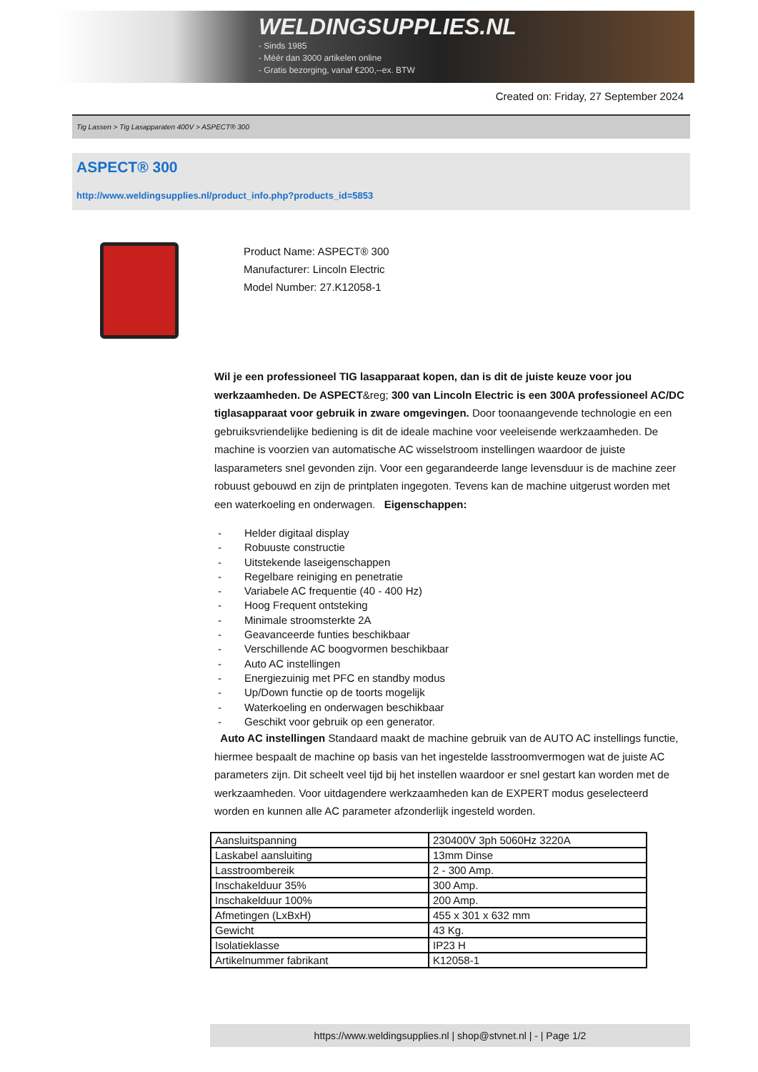WELDINGSUPPLIES.NL
- Sinds 1985
- Méér dan 3000 artikelen online
- Gratis bezorging, vanaf €200,--ex. BTW
Created on: Friday, 27 September 2024
Tig Lassen > Tig Lasapparaten 400V > ASPECT® 300
ASPECT® 300
http://www.weldingsupplies.nl/product_info.php?products_id=5853
Product Name: ASPECT® 300
Manufacturer: Lincoln Electric
Model Number: 27.K12058-1
Wil je een professioneel TIG lasapparaat kopen, dan is dit de juiste keuze voor jou werkzaamheden. De ASPECT&reg; 300 van Lincoln Electric is een 300A professioneel AC/DC tiglasapparaat voor gebruik in zware omgevingen. Door toonaangevende technologie en een gebruiksvriendelijke bediening is dit de ideale machine voor veeleisende werkzaamheden. De machine is voorzien van automatische AC wisselstroom instellingen waardoor de juiste lasparameters snel gevonden zijn. Voor een gegarandeerde lange levensduur is de machine zeer robuust gebouwd en zijn de printplaten ingegoten. Tevens kan de machine uitgerust worden met een waterkoeling en onderwagen. Eigenschappen:
- Helder digitaal display
- Robuuste constructie
- Uitstekende laseigenschappen
- Regelbare reiniging en penetratie
- Variabele AC frequentie (40 - 400 Hz)
- Hoog Frequent ontsteking
- Minimale stroomsterkte 2A
- Geavanceerde funties beschikbaar
- Verschillende AC boogvormen beschikbaar
- Auto AC instellingen
- Energiezuinig met PFC en standby modus
- Up/Down functie op de toorts mogelijk
- Waterkoeling en onderwagen beschikbaar
- Geschikt voor gebruik op een generator.
Auto AC instellingen Standaard maakt de machine gebruik van de AUTO AC instellings functie, hiermee bespaalt de machine op basis van het ingestelde lasstroomvermogen wat de juiste AC parameters zijn. Dit scheelt veel tijd bij het instellen waardoor er snel gestart kan worden met de werkzaamheden. Voor uitdagendere werkzaamheden kan de EXPERT modus geselecteerd worden en kunnen alle AC parameter afzonderlijk ingesteld worden.
| Aansluitspanning | 230400V 3ph 5060Hz 3220A |
| Laskabel aansluiting | 13mm Dinse |
| Lasstroombereik | 2 - 300 Amp. |
| Inschakelduur 35% | 300 Amp. |
| Inschakelduur 100% | 200 Amp. |
| Afmetingen (LxBxH) | 455 x 301 x 632 mm |
| Gewicht | 43 Kg. |
| Isolatieklasse | IP23 H |
| Artikelnummer fabrikant | K12058-1 |
https://www.weldingsupplies.nl | shop@stvnet.nl | - | Page 1/2